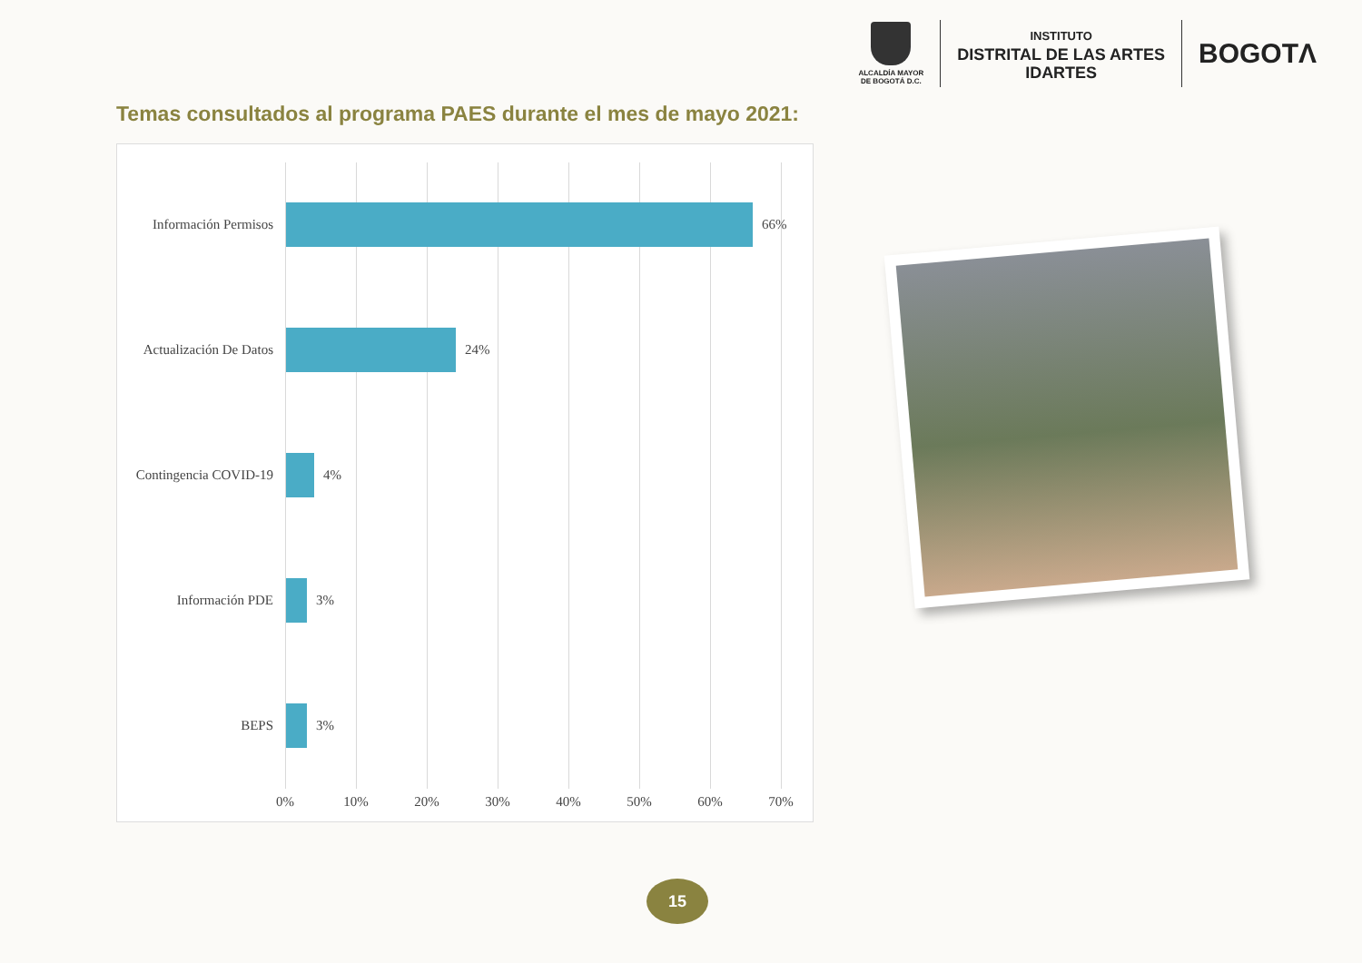ALCALDÍA MAYOR
DE BOGOTÁ D.C.
INSTITUTO
DISTRITAL DE LAS ARTES
IDARTES
BOGOTΛ
Temas consultados al programa PAES durante el mes de mayo 2021:
Información Permisos
66%
Actualización De Datos
24%
Contingencia COVID-19
4%
Información PDE
3%
BEPS
3%
0% 10% 20% 30% 40% 50% 60% 70%
15